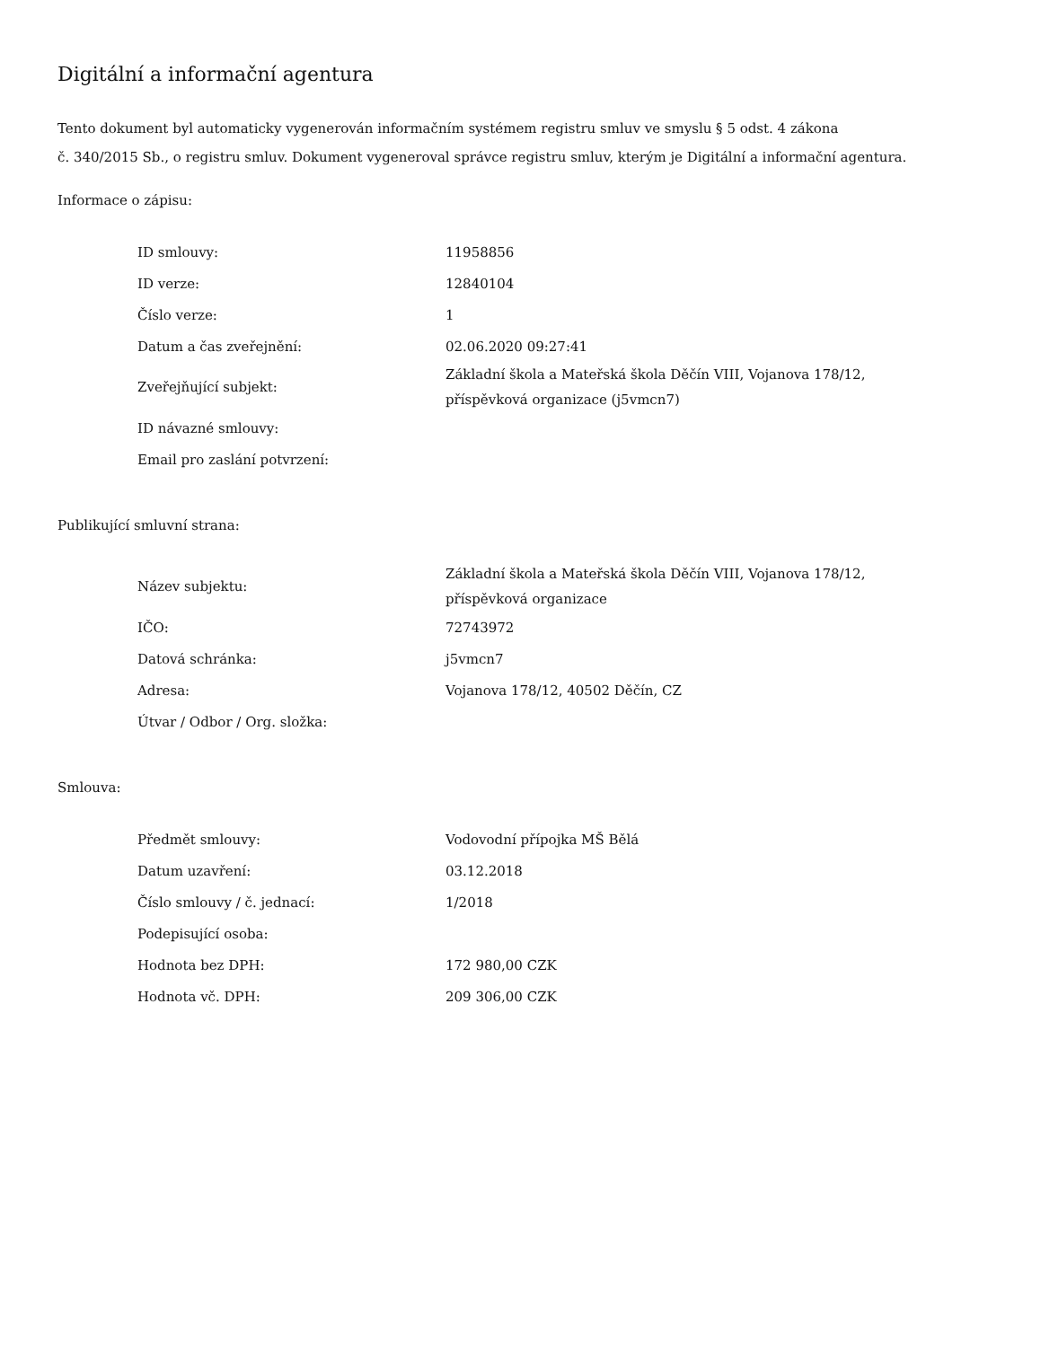Digitální a informační agentura
Tento dokument byl automaticky vygenerován informačním systémem registru smluv ve smyslu § 5 odst. 4 zákona
č. 340/2015 Sb., o registru smluv. Dokument vygeneroval správce registru smluv, kterým je Digitální a informační agentura.
Informace o zápisu:
| ID smlouvy: | 11958856 |
| ID verze: | 12840104 |
| Číslo verze: | 1 |
| Datum a čas zveřejnění: | 02.06.2020 09:27:41 |
| Zveřejňující subjekt: | Základní škola a Mateřská škola Děčín VIII, Vojanova 178/12, příspěvková organizace (j5vmcn7) |
| ID návazné smlouvy: | |
| Email pro zaslání potvrzení: | |
Publikující smluvní strana:
| Název subjektu: | Základní škola a Mateřská škola Děčín VIII, Vojanova 178/12, příspěvková organizace |
| IČO: | 72743972 |
| Datová schránka: | j5vmcn7 |
| Adresa: | Vojanova 178/12, 40502 Děčín, CZ |
| Útvar / Odbor / Org. složka: | |
Smlouva:
| Předmět smlouvy: | Vodovodní přípojka MŠ Bělá |
| Datum uzavření: | 03.12.2018 |
| Číslo smlouvy / č. jednací: | 1/2018 |
| Podepisující osoba: | |
| Hodnota bez DPH: | 172 980,00 CZK |
| Hodnota vč. DPH: | 209 306,00 CZK |